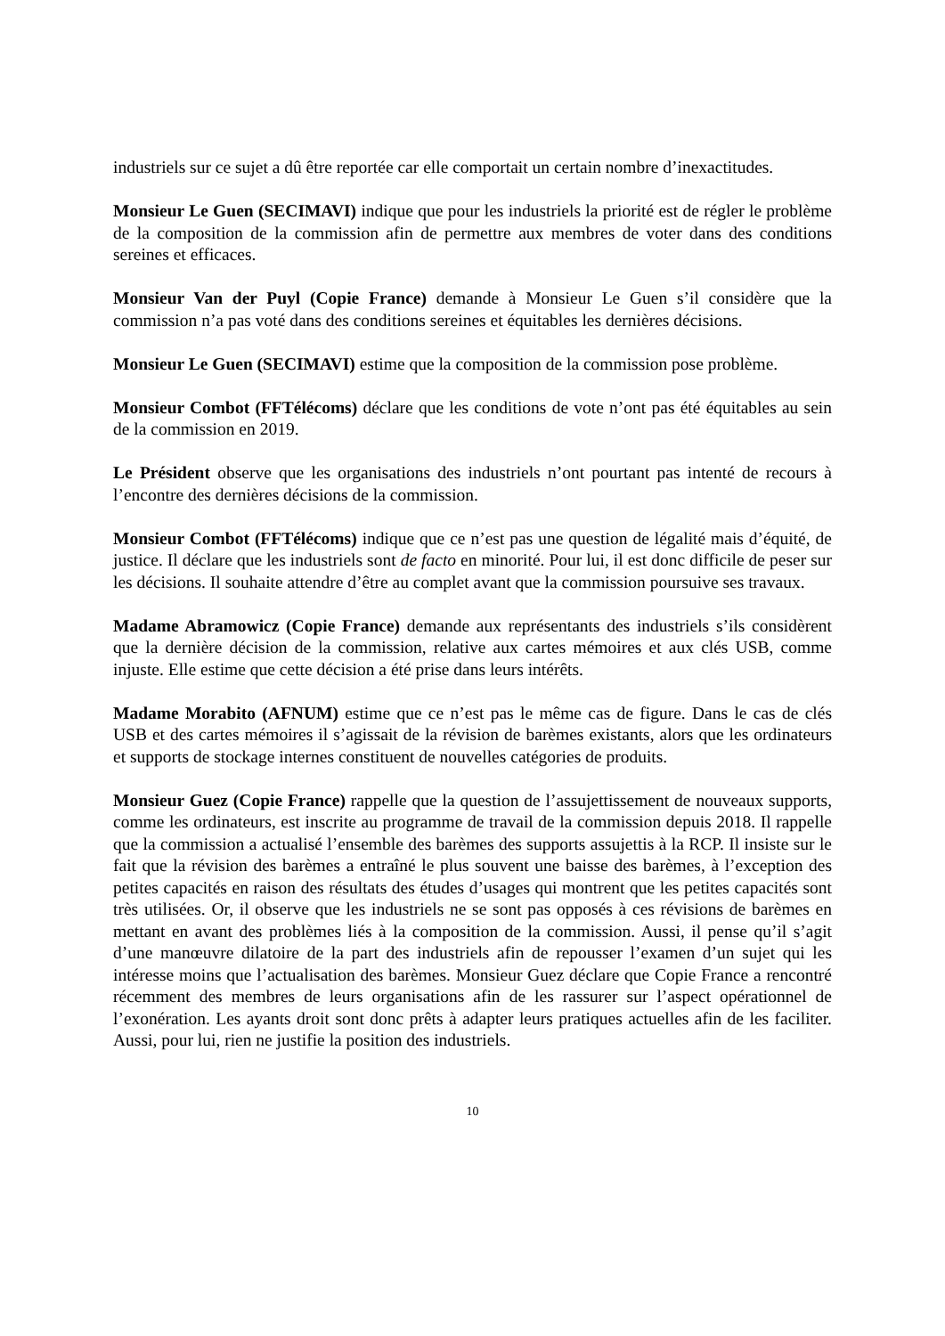industriels sur ce sujet a dû être reportée car elle comportait un certain nombre d’inexactitudes.
Monsieur Le Guen (SECIMAVI) indique que pour les industriels la priorité est de régler le problème de la composition de la commission afin de permettre aux membres de voter dans des conditions sereines et efficaces.
Monsieur Van der Puyl (Copie France) demande à Monsieur Le Guen s’il considère que la commission n’a pas voté dans des conditions sereines et équitables les dernières décisions.
Monsieur Le Guen (SECIMAVI) estime que la composition de la commission pose problème.
Monsieur Combot (FFTélécoms) déclare que les conditions de vote n’ont pas été équitables au sein de la commission en 2019.
Le Président observe que les organisations des industriels n’ont pourtant pas intenté de recours à l’encontre des dernières décisions de la commission.
Monsieur Combot (FFTélécoms) indique que ce n’est pas une question de légalité mais d’équité, de justice. Il déclare que les industriels sont de facto en minorité. Pour lui, il est donc difficile de peser sur les décisions. Il souhaite attendre d’être au complet avant que la commission poursuive ses travaux.
Madame Abramowicz (Copie France) demande aux représentants des industriels s’ils considèrent que la dernière décision de la commission, relative aux cartes mémoires et aux clés USB, comme injuste. Elle estime que cette décision a été prise dans leurs intérêts.
Madame Morabito (AFNUM) estime que ce n’est pas le même cas de figure. Dans le cas de clés USB et des cartes mémoires il s’agissait de la révision de barèmes existants, alors que les ordinateurs et supports de stockage internes constituent de nouvelles catégories de produits.
Monsieur Guez (Copie France) rappelle que la question de l’assujettissement de nouveaux supports, comme les ordinateurs, est inscrite au programme de travail de la commission depuis 2018. Il rappelle que la commission a actualisé l’ensemble des barèmes des supports assujettis à la RCP. Il insiste sur le fait que la révision des barèmes a entraîné le plus souvent une baisse des barèmes, à l’exception des petites capacités en raison des résultats des études d’usages qui montrent que les petites capacités sont très utilisées. Or, il observe que les industriels ne se sont pas opposés à ces révisions de barèmes en mettant en avant des problèmes liés à la composition de la commission. Aussi, il pense qu’il s’agit d’une manœuvre dilatoire de la part des industriels afin de repousser l’examen d’un sujet qui les intéresse moins que l’actualisation des barèmes. Monsieur Guez déclare que Copie France a rencontré récemment des membres de leurs organisations afin de les rassurer sur l’aspect opérationnel de l’exonération. Les ayants droit sont donc prêts à adapter leurs pratiques actuelles afin de les faciliter. Aussi, pour lui, rien ne justifie la position des industriels.
10